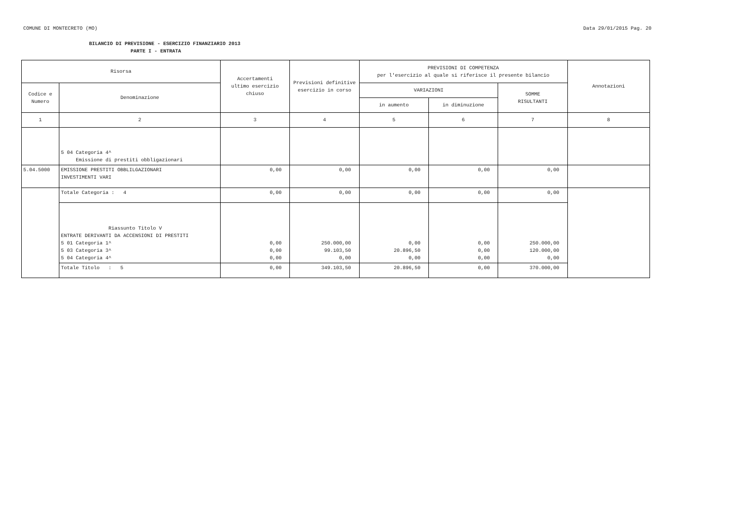COMUNE DI MONTECRETO (MO) Data 29/01/2015 Pag. 20
BILANCIO DI PREVISIONE - ESERCIZIO FINANZIARIO 2013
PARTE I - ENTRATA
| Risorsa | | Accertamenti ultimo esercizio chiuso | Previsioni definitive esercizio in corso | PREVISIONI DI COMPETENZA per l'esercizio al quale si riferisce il presente bilancio | | | Annotazioni |
| --- | --- | --- | --- | --- | --- | --- | --- |
| Codice e Numero | Denominazione | | | VARIAZIONI | | SOMME RISULTANTI | |
| | | | | in aumento | in diminuzione | | |
| 1 | 2 | 3 | 4 | 5 | 6 | 7 | 8 |
| | 5 04 Categoria 4^ Emissione di prestiti obbligazionari | | | | | | |
| 5.04.5000 | EMISSIONE PRESTITI OBBLILGAZIONARI INVESTIMENTI VARI | 0,00 | 0,00 | 0,00 | 0,00 | 0,00 | |
| | Totale Categoria : 4 | 0,00 | 0,00 | 0,00 | 0,00 | 0,00 | |
| | Riassunto Titolo V ENTRATE DERIVANTI DA ACCENSIONI DI PRESTITI 5 01 Categoria 1^ 5 03 Categoria 3^ 5 04 Categoria 4^ | 0,00 0,00 0,00 | 250.000,00 99.103,50 0,00 | 0,00 20.896,50 0,00 | 0,00 0,00 0,00 | 250.000,00 120.000,00 0,00 | |
| | Totale Titolo : 5 | 0,00 | 349.103,50 | 20.896,50 | 0,00 | 370.000,00 | |